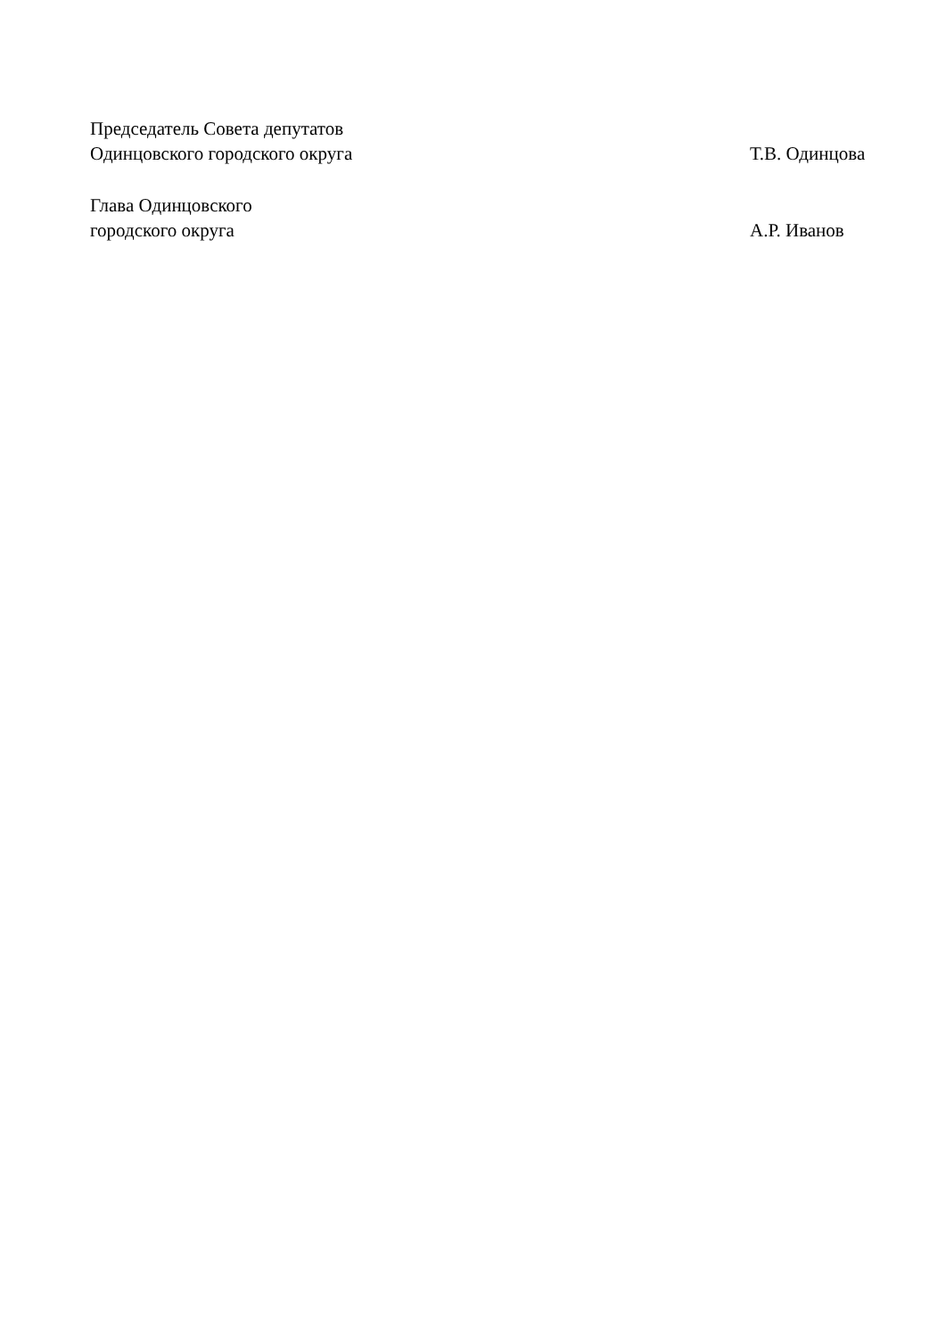Председатель Совета депутатов
Одинцовского городского округа Т.В. Одинцова
Глава Одинцовского
городского округа А.Р. Иванов